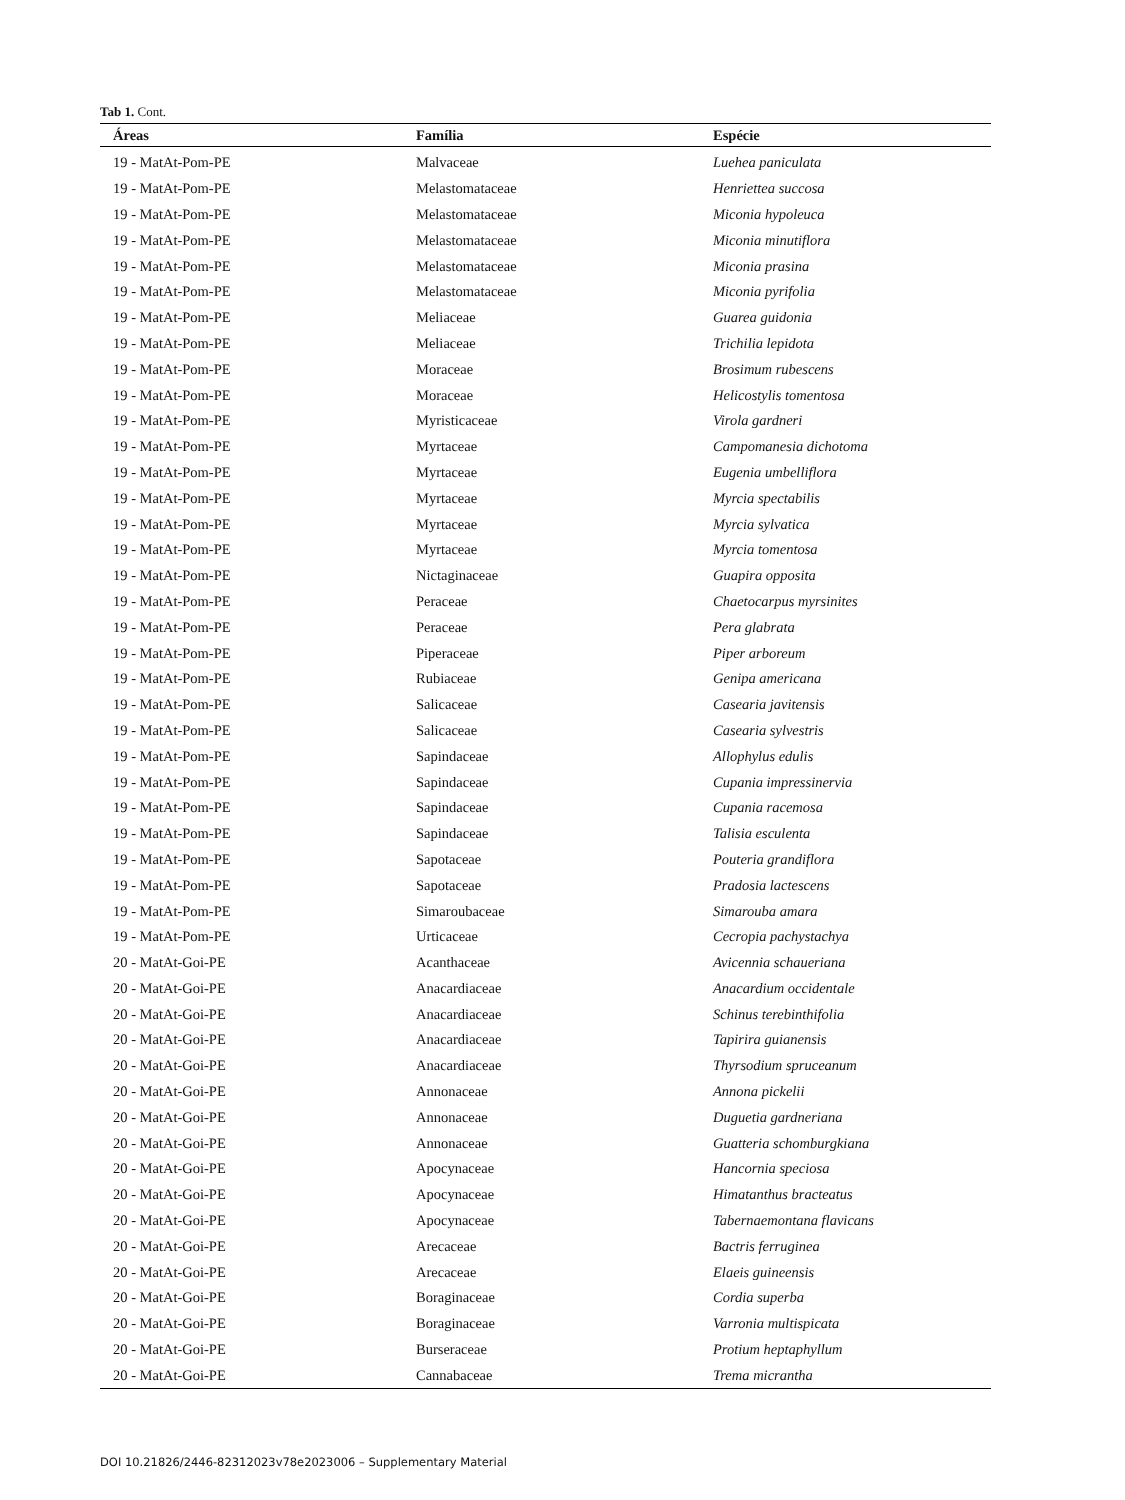Tab 1. Cont.
| Áreas | Família | Espécie |
| --- | --- | --- |
| 19 - MatAt-Pom-PE | Malvaceae | Luehea paniculata |
| 19 - MatAt-Pom-PE | Melastomataceae | Henriettea succosa |
| 19 - MatAt-Pom-PE | Melastomataceae | Miconia hypoleuca |
| 19 - MatAt-Pom-PE | Melastomataceae | Miconia minutiflora |
| 19 - MatAt-Pom-PE | Melastomataceae | Miconia prasina |
| 19 - MatAt-Pom-PE | Melastomataceae | Miconia pyrifolia |
| 19 - MatAt-Pom-PE | Meliaceae | Guarea guidonia |
| 19 - MatAt-Pom-PE | Meliaceae | Trichilia lepidota |
| 19 - MatAt-Pom-PE | Moraceae | Brosimum rubescens |
| 19 - MatAt-Pom-PE | Moraceae | Helicostylis tomentosa |
| 19 - MatAt-Pom-PE | Myristicaceae | Virola gardneri |
| 19 - MatAt-Pom-PE | Myrtaceae | Campomanesia dichotoma |
| 19 - MatAt-Pom-PE | Myrtaceae | Eugenia umbelliflora |
| 19 - MatAt-Pom-PE | Myrtaceae | Myrcia spectabilis |
| 19 - MatAt-Pom-PE | Myrtaceae | Myrcia sylvatica |
| 19 - MatAt-Pom-PE | Myrtaceae | Myrcia tomentosa |
| 19 - MatAt-Pom-PE | Nictaginaceae | Guapira opposita |
| 19 - MatAt-Pom-PE | Peraceae | Chaetocarpus myrsinites |
| 19 - MatAt-Pom-PE | Peraceae | Pera glabrata |
| 19 - MatAt-Pom-PE | Piperaceae | Piper arboreum |
| 19 - MatAt-Pom-PE | Rubiaceae | Genipa americana |
| 19 - MatAt-Pom-PE | Salicaceae | Casearia javitensis |
| 19 - MatAt-Pom-PE | Salicaceae | Casearia sylvestris |
| 19 - MatAt-Pom-PE | Sapindaceae | Allophylus edulis |
| 19 - MatAt-Pom-PE | Sapindaceae | Cupania impressinervia |
| 19 - MatAt-Pom-PE | Sapindaceae | Cupania racemosa |
| 19 - MatAt-Pom-PE | Sapindaceae | Talisia esculenta |
| 19 - MatAt-Pom-PE | Sapotaceae | Pouteria grandiflora |
| 19 - MatAt-Pom-PE | Sapotaceae | Pradosia lactescens |
| 19 - MatAt-Pom-PE | Simaroubaceae | Simarouba amara |
| 19 - MatAt-Pom-PE | Urticaceae | Cecropia pachystachya |
| 20 - MatAt-Goi-PE | Acanthaceae | Avicennia schaueriana |
| 20 - MatAt-Goi-PE | Anacardiaceae | Anacardium occidentale |
| 20 - MatAt-Goi-PE | Anacardiaceae | Schinus terebinthifolia |
| 20 - MatAt-Goi-PE | Anacardiaceae | Tapirira guianensis |
| 20 - MatAt-Goi-PE | Anacardiaceae | Thyrsodium spruceanum |
| 20 - MatAt-Goi-PE | Annonaceae | Annona pickelii |
| 20 - MatAt-Goi-PE | Annonaceae | Duguetia gardneriana |
| 20 - MatAt-Goi-PE | Annonaceae | Guatteria schomburgkiana |
| 20 - MatAt-Goi-PE | Apocynaceae | Hancornia speciosa |
| 20 - MatAt-Goi-PE | Apocynaceae | Himatanthus bracteatus |
| 20 - MatAt-Goi-PE | Apocynaceae | Tabernaemontana flavicans |
| 20 - MatAt-Goi-PE | Arecaceae | Bactris ferruginea |
| 20 - MatAt-Goi-PE | Arecaceae | Elaeis guineensis |
| 20 - MatAt-Goi-PE | Boraginaceae | Cordia superba |
| 20 - MatAt-Goi-PE | Boraginaceae | Varronia multispicata |
| 20 - MatAt-Goi-PE | Burseraceae | Protium heptaphyllum |
| 20 - MatAt-Goi-PE | Cannabaceae | Trema micrantha |
DOI 10.21826/2446-82312023v78e2023006 – Supplementary Material